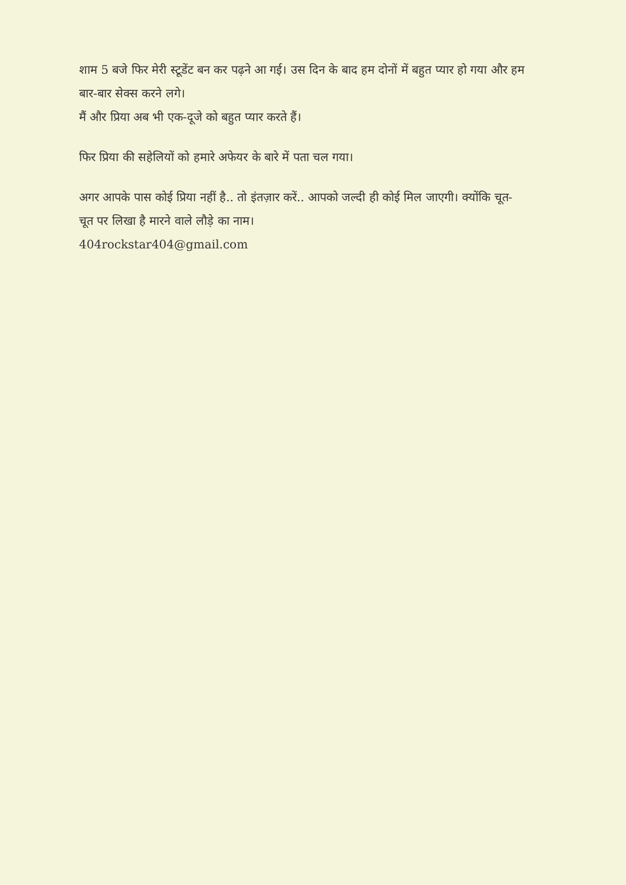शाम 5 बजे फिर मेरी स्टूडेंट बन कर पढ़ने आ गई। उस दिन के बाद हम दोनों में बहुत प्यार हो गया और हम बार-बार सेक्स करने लगे।
मैं और प्रिया अब भी एक-दूजे को बहुत प्यार करते हैं।
फिर प्रिया की सहेलियों को हमारे अफेयर के बारे में पता चल गया।
अगर आपके पास कोई प्रिया नहीं है.. तो इंतज़ार करें.. आपको जल्दी ही कोई मिल जाएगी। क्योंकि चूत-चूत पर लिखा है मारने वाले लौड़े का नाम।
404rockstar404@gmail.com